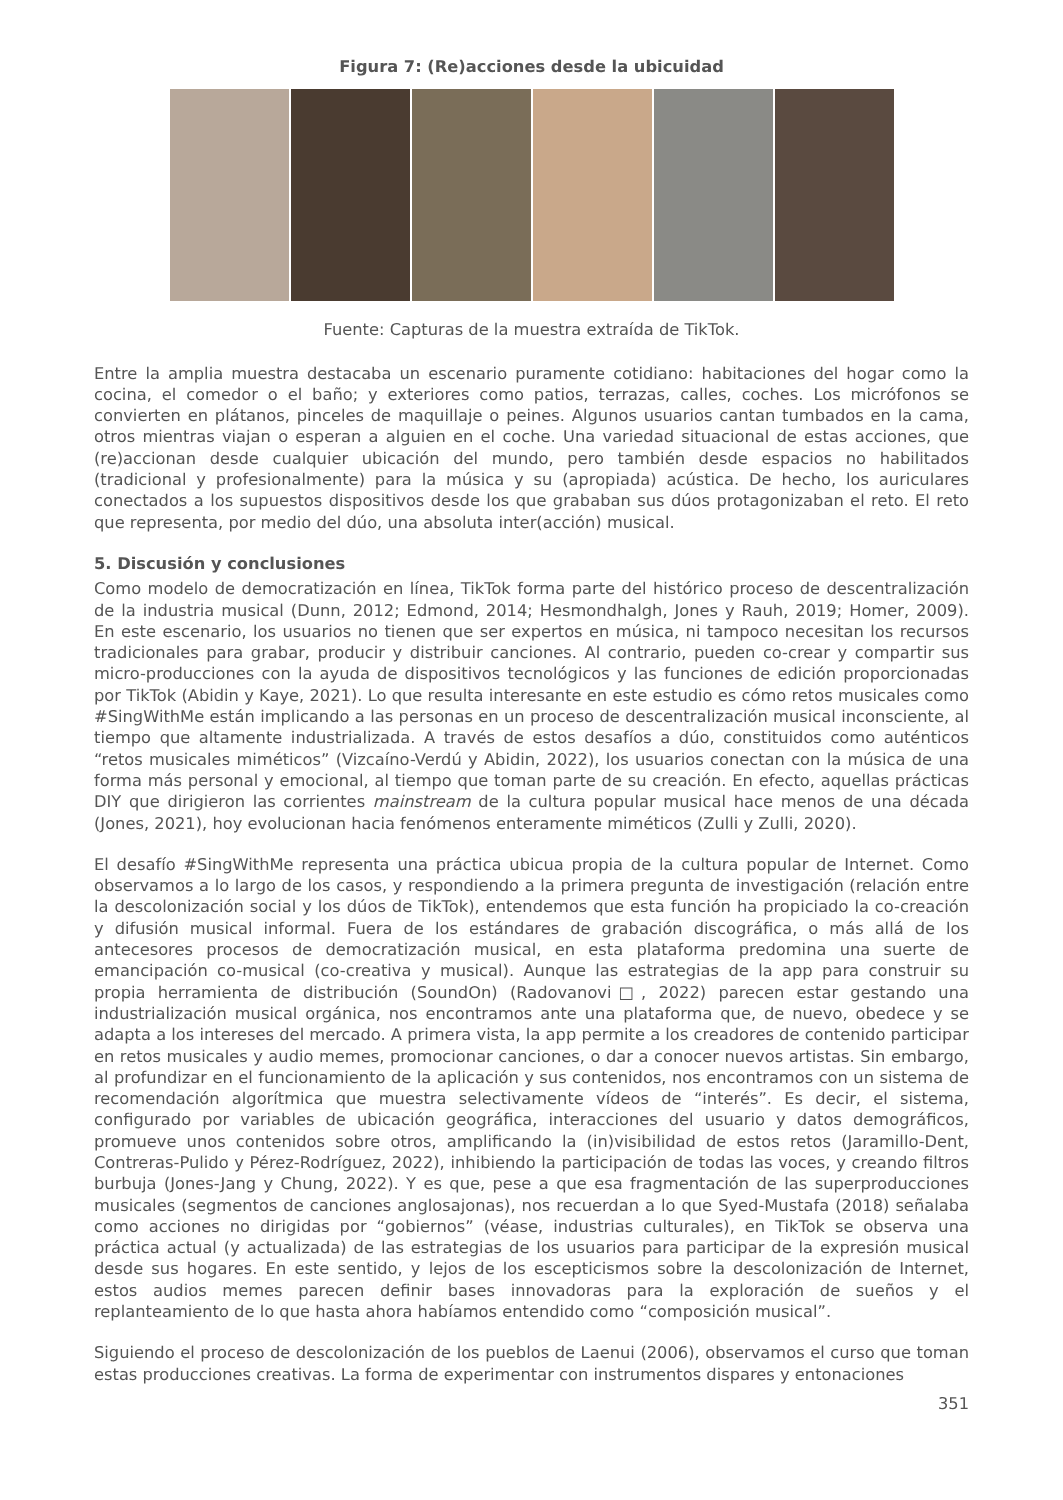Figura 7: (Re)acciones desde la ubicuidad
Fuente: Capturas de la muestra extraída de TikTok.
Entre la amplia muestra destacaba un escenario puramente cotidiano: habitaciones del hogar como la cocina, el comedor o el baño; y exteriores como patios, terrazas, calles, coches. Los micrófonos se convierten en plátanos, pinceles de maquillaje o peines. Algunos usuarios cantan tumbados en la cama, otros mientras viajan o esperan a alguien en el coche. Una variedad situacional de estas acciones, que (re)accionan desde cualquier ubicación del mundo, pero también desde espacios no habilitados (tradicional y profesionalmente) para la música y su (apropiada) acústica. De hecho, los auriculares conectados a los supuestos dispositivos desde los que grababan sus dúos protagonizaban el reto. El reto que representa, por medio del dúo, una absoluta inter(acción) musical.
5. Discusión y conclusiones
Como modelo de democratización en línea, TikTok forma parte del histórico proceso de descentralización de la industria musical (Dunn, 2012; Edmond, 2014; Hesmondhalgh, Jones y Rauh, 2019; Homer, 2009). En este escenario, los usuarios no tienen que ser expertos en música, ni tampoco necesitan los recursos tradicionales para grabar, producir y distribuir canciones. Al contrario, pueden co-crear y compartir sus micro-producciones con la ayuda de dispositivos tecnológicos y las funciones de edición proporcionadas por TikTok (Abidin y Kaye, 2021). Lo que resulta interesante en este estudio es cómo retos musicales como #SingWithMe están implicando a las personas en un proceso de descentralización musical inconsciente, al tiempo que altamente industrializada. A través de estos desafíos a dúo, constituidos como auténticos “retos musicales miméticos” (Vizcaíno-Verdú y Abidin, 2022), los usuarios conectan con la música de una forma más personal y emocional, al tiempo que toman parte de su creación. En efecto, aquellas prácticas DIY que dirigieron las corrientes mainstream de la cultura popular musical hace menos de una década (Jones, 2021), hoy evolucionan hacia fenómenos enteramente miméticos (Zulli y Zulli, 2020).
El desafío #SingWithMe representa una práctica ubicua propia de la cultura popular de Internet. Como observamos a lo largo de los casos, y respondiendo a la primera pregunta de investigación (relación entre la descolonización social y los dúos de TikTok), entendemos que esta función ha propiciado la co-creación y difusión musical informal. Fuera de los estándares de grabación discográfica, o más allá de los antecesores procesos de democratización musical, en esta plataforma predomina una suerte de emancipación co-musical (co-creativa y musical). Aunque las estrategias de la app para construir su propia herramienta de distribución (SoundOn) (Radovanovi□, 2022) parecen estar gestando una industrialización musical orgánica, nos encontramos ante una plataforma que, de nuevo, obedece y se adapta a los intereses del mercado. A primera vista, la app permite a los creadores de contenido participar en retos musicales y audio memes, promocionar canciones, o dar a conocer nuevos artistas. Sin embargo, al profundizar en el funcionamiento de la aplicación y sus contenidos, nos encontramos con un sistema de recomendación algorítmica que muestra selectivamente vídeos de “interés”. Es decir, el sistema, configurado por variables de ubicación geográfica, interacciones del usuario y datos demográficos, promueve unos contenidos sobre otros, amplificando la (in)visibilidad de estos retos (Jaramillo-Dent, Contreras-Pulido y Pérez-Rodríguez, 2022), inhibiendo la participación de todas las voces, y creando filtros burbuja (Jones-Jang y Chung, 2022). Y es que, pese a que esa fragmentación de las superproducciones musicales (segmentos de canciones anglosajonas), nos recuerdan a lo que Syed-Mustafa (2018) señalaba como acciones no dirigidas por “gobiernos” (véase, industrias culturales), en TikTok se observa una práctica actual (y actualizada) de las estrategias de los usuarios para participar de la expresión musical desde sus hogares. En este sentido, y lejos de los escepticismos sobre la descolonización de Internet, estos audios memes parecen definir bases innovadoras para la exploración de sueños y el replanteamiento de lo que hasta ahora habíamos entendido como “composición musical”.
Siguiendo el proceso de descolonización de los pueblos de Laenui (2006), observamos el curso que toman estas producciones creativas. La forma de experimentar con instrumentos dispares y entonaciones
351